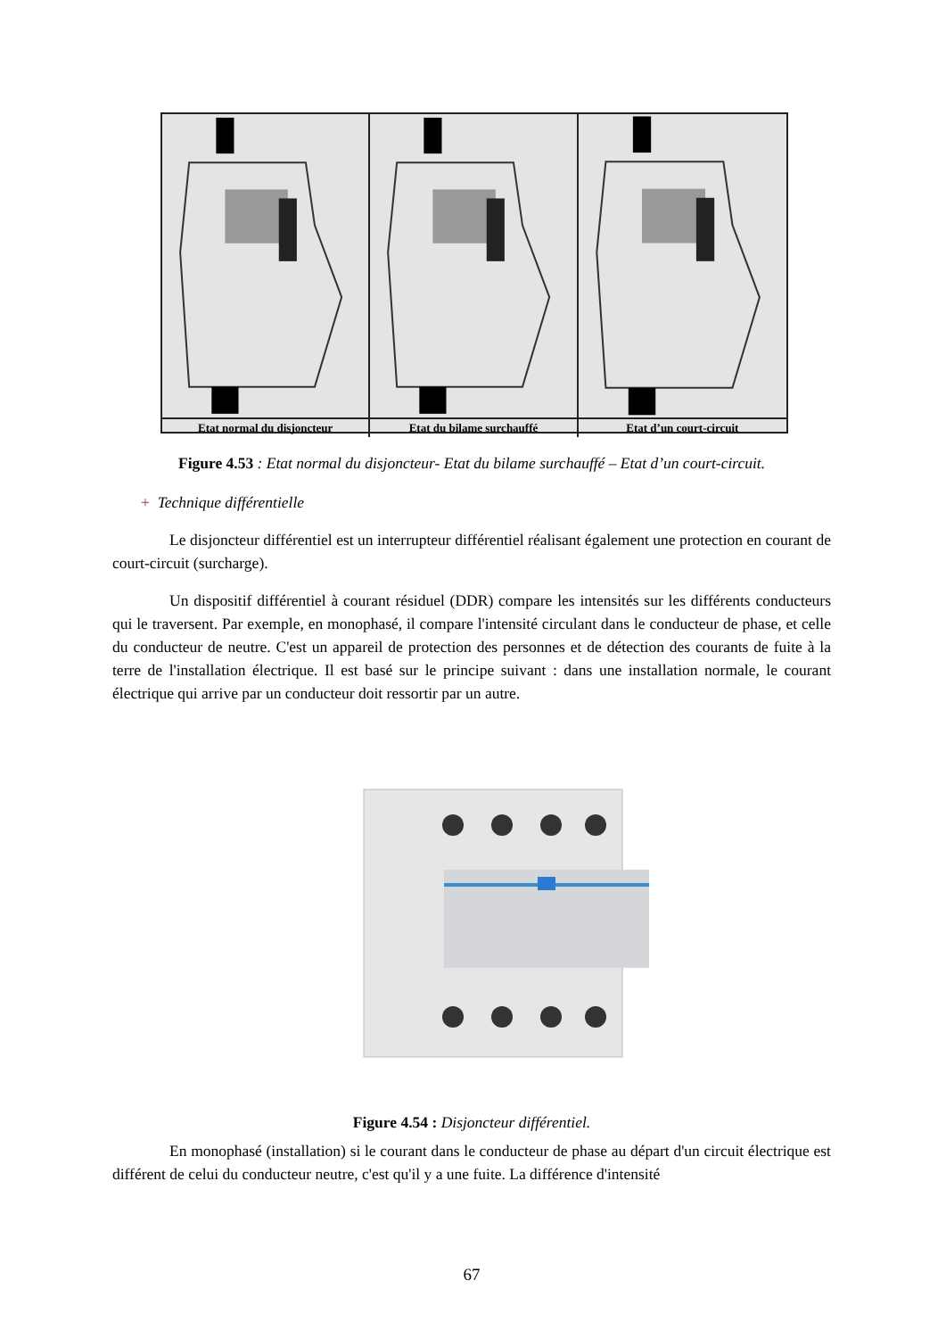Etat normal du disjoncteur
Etat du bilame surchauffé
Etat d’un court-circuit
Figure 4.53 : Etat normal du disjoncteur- Etat du bilame surchauffé – Etat d’un court-circuit.
+ Technique différentielle
Le disjoncteur différentiel est un interrupteur différentiel réalisant également une protection en courant de court-circuit (surcharge).
Un dispositif différentiel à courant résiduel (DDR) compare les intensités sur les différents conducteurs qui le traversent. Par exemple, en monophasé, il compare l'intensité circulant dans le conducteur de phase, et celle du conducteur de neutre. C'est un appareil de protection des personnes et de détection des courants de fuite à la terre de l'installation électrique. Il est basé sur le principe suivant : dans une installation normale, le courant électrique qui arrive par un conducteur doit ressortir par un autre.
Figure 4.54 : Disjoncteur différentiel.
En monophasé (installation) si le courant dans le conducteur de phase au départ d'un circuit électrique est différent de celui du conducteur neutre, c'est qu'il y a une fuite. La différence d'intensité
67